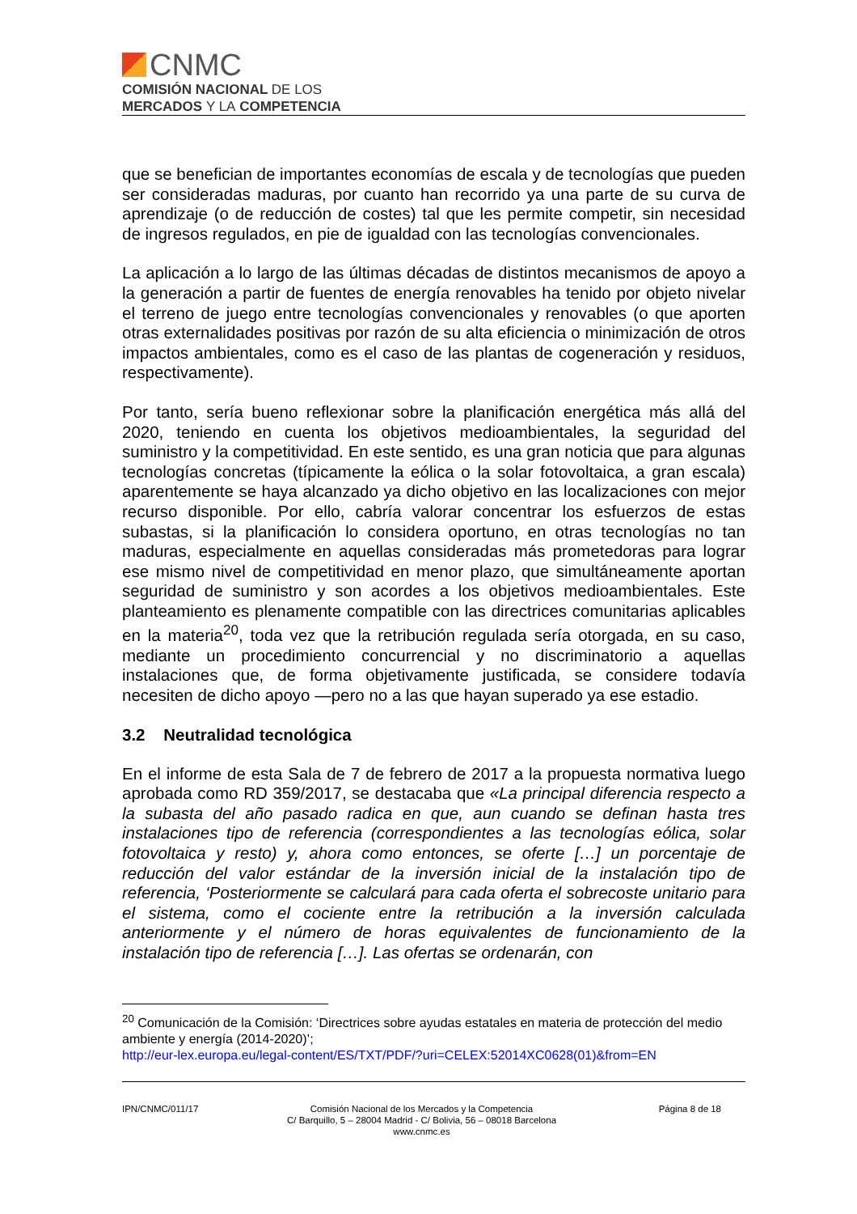CNMC
COMISIÓN NACIONAL DE LOS
MERCADOS Y LA COMPETENCIA
que se benefician de importantes economías de escala y de tecnologías que pueden ser consideradas maduras, por cuanto han recorrido ya una parte de su curva de aprendizaje (o de reducción de costes) tal que les permite competir, sin necesidad de ingresos regulados, en pie de igualdad con las tecnologías convencionales.
La aplicación a lo largo de las últimas décadas de distintos mecanismos de apoyo a la generación a partir de fuentes de energía renovables ha tenido por objeto nivelar el terreno de juego entre tecnologías convencionales y renovables (o que aporten otras externalidades positivas por razón de su alta eficiencia o minimización de otros impactos ambientales, como es el caso de las plantas de cogeneración y residuos, respectivamente).
Por tanto, sería bueno reflexionar sobre la planificación energética más allá del 2020, teniendo en cuenta los objetivos medioambientales, la seguridad del suministro y la competitividad. En este sentido, es una gran noticia que para algunas tecnologías concretas (típicamente la eólica o la solar fotovoltaica, a gran escala) aparentemente se haya alcanzado ya dicho objetivo en las localizaciones con mejor recurso disponible. Por ello, cabría valorar concentrar los esfuerzos de estas subastas, si la planificación lo considera oportuno, en otras tecnologías no tan maduras, especialmente en aquellas consideradas más prometedoras para lograr ese mismo nivel de competitividad en menor plazo, que simultáneamente aportan seguridad de suministro y son acordes a los objetivos medioambientales. Este planteamiento es plenamente compatible con las directrices comunitarias aplicables en la materia<sup>20</sup>, toda vez que la retribución regulada sería otorgada, en su caso, mediante un procedimiento concurrencial y no discriminatorio a aquellas instalaciones que, de forma objetivamente justificada, se considere todavía necesiten de dicho apoyo —pero no a las que hayan superado ya ese estadio.
3.2 Neutralidad tecnológica
En el informe de esta Sala de 7 de febrero de 2017 a la propuesta normativa luego aprobada como RD 359/2017, se destacaba que «La principal diferencia respecto a la subasta del año pasado radica en que, aun cuando se definan hasta tres instalaciones tipo de referencia (correspondientes a las tecnologías eólica, solar fotovoltaica y resto) y, ahora como entonces, se oferte […] un porcentaje de reducción del valor estándar de la inversión inicial de la instalación tipo de referencia, ‘Posteriormente se calculará para cada oferta el sobrecoste unitario para el sistema, como el cociente entre la retribución a la inversión calculada anteriormente y el número de horas equivalentes de funcionamiento de la instalación tipo de referencia […]. Las ofertas se ordenarán, con
<sup>20</sup> Comunicación de la Comisión: ‘Directrices sobre ayudas estatales en materia de protección del medio ambiente y energía (2014-2020)’;
http://eur-lex.europa.eu/legal-content/ES/TXT/PDF/?uri=CELEX:52014XC0628(01)&from=EN
IPN/CNMC/011/17 Comisión Nacional de los Mercados y la Competencia
C/ Barquillo, 5 – 28004 Madrid - C/ Bolivia, 56 – 08018 Barcelona
www.cnmc.es
Página 8 de 18